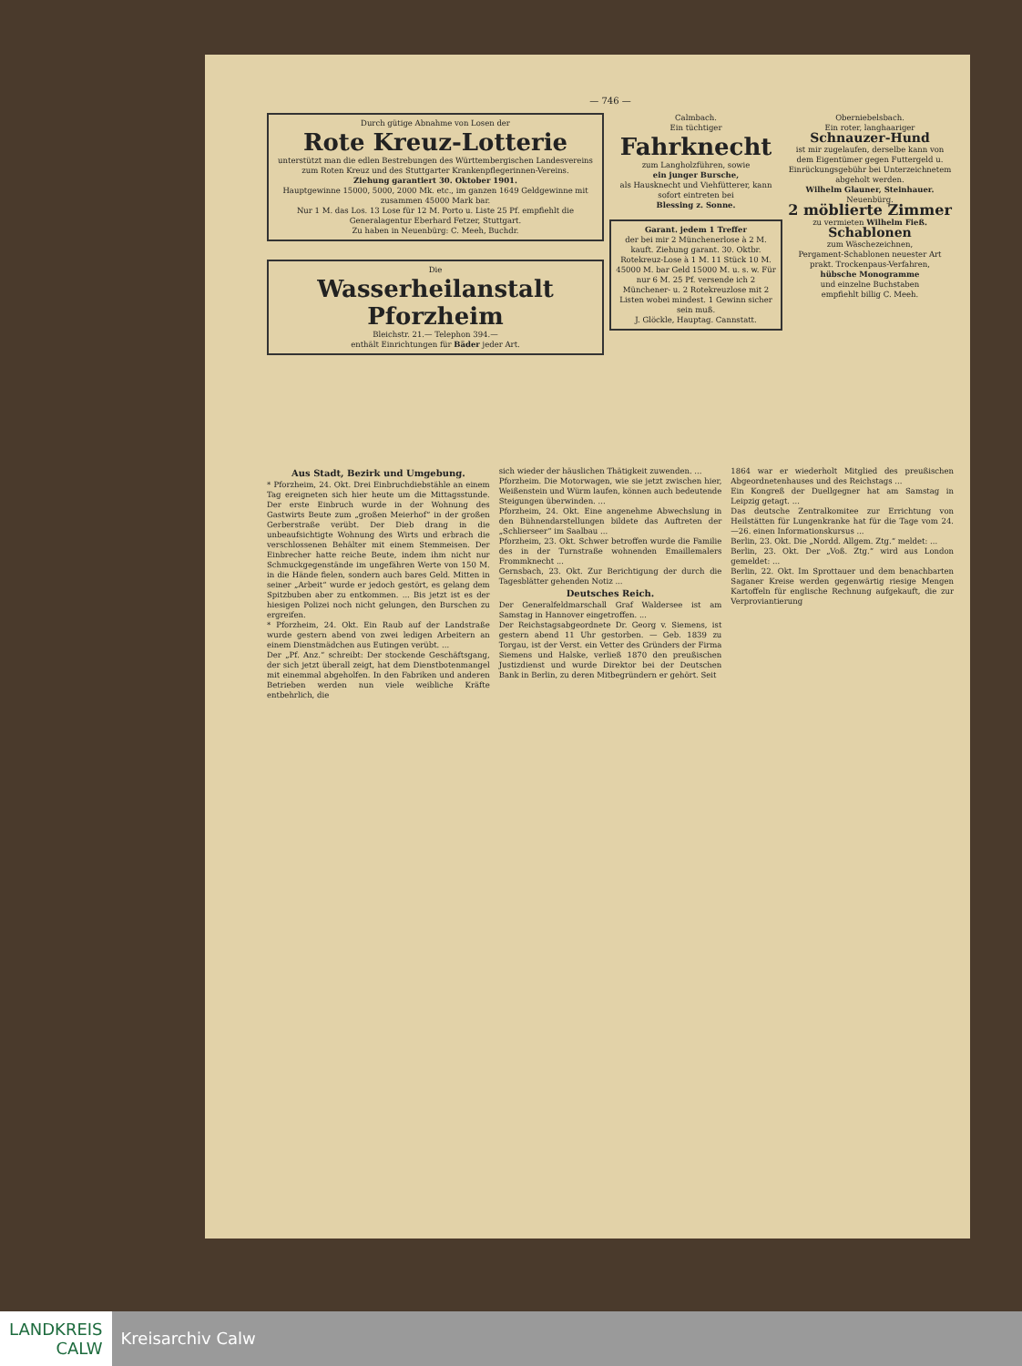— 746 —
Durch gütige Abnahme von Losen der
Rote Kreuz-Lotterie
unterstützt man die edlen Bestrebungen des Württembergischen Landesvereins zum Roten Kreuz und des Stuttgarter Krankenpflegerinnen-Vereins.
Ziehung garantiert 30. Oktober 1901.
Hauptgewinne 15000, 5000, 2000 Mk. etc., im ganzen 1649 Geldgewinne mit zusammen 45000 Mark bar.
Nur 1 M. das Los. 13 Lose für 12 M. Porto u. Liste 25 Pf. empfiehlt die Generalagentur Eberhard Fetzer, Stuttgart.
Zu haben in Neuenbürg: C. Meeh, Buchdr.
Die
Wasserheilanstalt Pforzheim
Bleichstr. 21.— Telephon 394.—
enthält Einrichtungen für Bäder jeder Art.
Calmbach.
Ein tüchtiger
Fahrknecht
zum Langholzführen, sowie
ein junger Bursche,
als Hausknecht und Viehfütterer, kann sofort eintreten bei
Blessing z. Sonne.
Garant. jedem 1 Treffer
der bei mir 2 Münchenerlose à 2 M. kauft. Ziehung garant. 30. Oktbr. Rotekreuz-Lose à 1 M. 11 Stück 10 M. 45000 M. bar Geld 15000 M. u. s. w. Für nur 6 M. 25 Pf. versende ich 2 Münchener- u. 2 Rotekreuzlose mit 2 Listen wobei mindest. 1 Gewinn sicher sein muß.
J. Glöckle, Hauptag. Cannstatt.
Oberniebelsbach.
Ein roter, langhaariger
Schnauzer-Hund
ist mir zugelaufen, derselbe kann von dem Eigentümer gegen Futtergeld u. Einrückungsgebühr bei Unterzeichnetem abgeholt werden.
Wilhelm Glauner, Steinhauer.
Neuenbürg.
2 möblierte Zimmer
zu vermieten Wilhelm Fieß.
Schablonen
zum Wäschezeichnen,
Pergament-Schablonen neuester Art
prakt. Trockenpaus-Verfahren,
hübsche Monogramme
und einzelne Buchstaben
empfiehlt billig C. Meeh.
Aus Stadt, Bezirk und Umgebung.
* Pforzheim, 24. Okt. Drei Einbruchdiebstähle an einem Tag ereigneten sich hier heute um die Mittagsstunde. Der erste Einbruch wurde in der Wohnung des Gastwirts Beute zum „großen Meierhof“ in der großen Gerberstraße verübt. Der Dieb drang in die unbeaufsichtigte Wohnung des Wirts und erbrach die verschlossenen Behälter mit einem Stemmeisen. Der Einbrecher hatte reiche Beute, indem ihm nicht nur Schmuckgegenstände im ungefähren Werte von 150 M. in die Hände fielen, sondern auch bares Geld. Mitten in seiner „Arbeit“ wurde er jedoch gestört, es gelang dem Spitzbuben aber zu entkommen. ... Bis jetzt ist es der hiesigen Polizei noch nicht gelungen, den Burschen zu ergreifen.
* Pforzheim, 24. Okt. Ein Raub auf der Landstraße wurde gestern abend von zwei ledigen Arbeitern an einem Dienstmädchen aus Eutingen verübt. ...
Der „Pf. Anz.“ schreibt: Der stockende Geschäftsgang, der sich jetzt überall zeigt, hat dem Dienstbotenmangel mit einemmal abgeholfen. In den Fabriken und anderen Betrieben werden nun viele weibliche Kräfte entbehrlich, die
sich wieder der häuslichen Thätigkeit zuwenden. ...
Pforzheim. Die Motorwagen, wie sie jetzt zwischen hier, Weißenstein und Würm laufen, können auch bedeutende Steigungen überwinden. ...
Pforzheim, 24. Okt. Eine angenehme Abwechslung in den Bühnendarstellungen bildete das Auftreten der „Schlierseer“ im Saalbau ...
Pforzheim, 23. Okt. Schwer betroffen wurde die Familie des in der Turnstraße wohnenden Emaillemalers Frommknecht ...
Gernsbach, 23. Okt. Zur Berichtigung der durch die Tagesblätter gehenden Notiz ...
Deutsches Reich.
Der Generalfeldmarschall Graf Waldersee ist am Samstag in Hannover eingetroffen. ...
Der Reichstagsabgeordnete Dr. Georg v. Siemens, ist gestern abend 11 Uhr gestorben. — Geb. 1839 zu Torgau, ist der Verst. ein Vetter des Gründers der Firma Siemens und Halske, verließ 1870 den preußischen Justizdienst und wurde Direktor bei der Deutschen Bank in Berlin, zu deren Mitbegründern er gehört. Seit
1864 war er wiederholt Mitglied des preußischen Abgeordnetenhauses und des Reichstags ...
Ein Kongreß der Duellgegner hat am Samstag in Leipzig getagt. ...
Das deutsche Zentralkomitee zur Errichtung von Heilstätten für Lungenkranke hat für die Tage vom 24.—26. einen Informationskursus ...
Berlin, 23. Okt. Die „Nordd. Allgem. Ztg.“ meldet: ...
Berlin, 23. Okt. Der „Voß. Ztg.“ wird aus London gemeldet: ...
Berlin, 22. Okt. Im Sprottauer und dem benachbarten Saganer Kreise werden gegenwärtig riesige Mengen Kartoffeln für englische Rechnung aufgekauft, die zur Verproviantierung
LANDKREIS
CALW
Kreisarchiv Calw